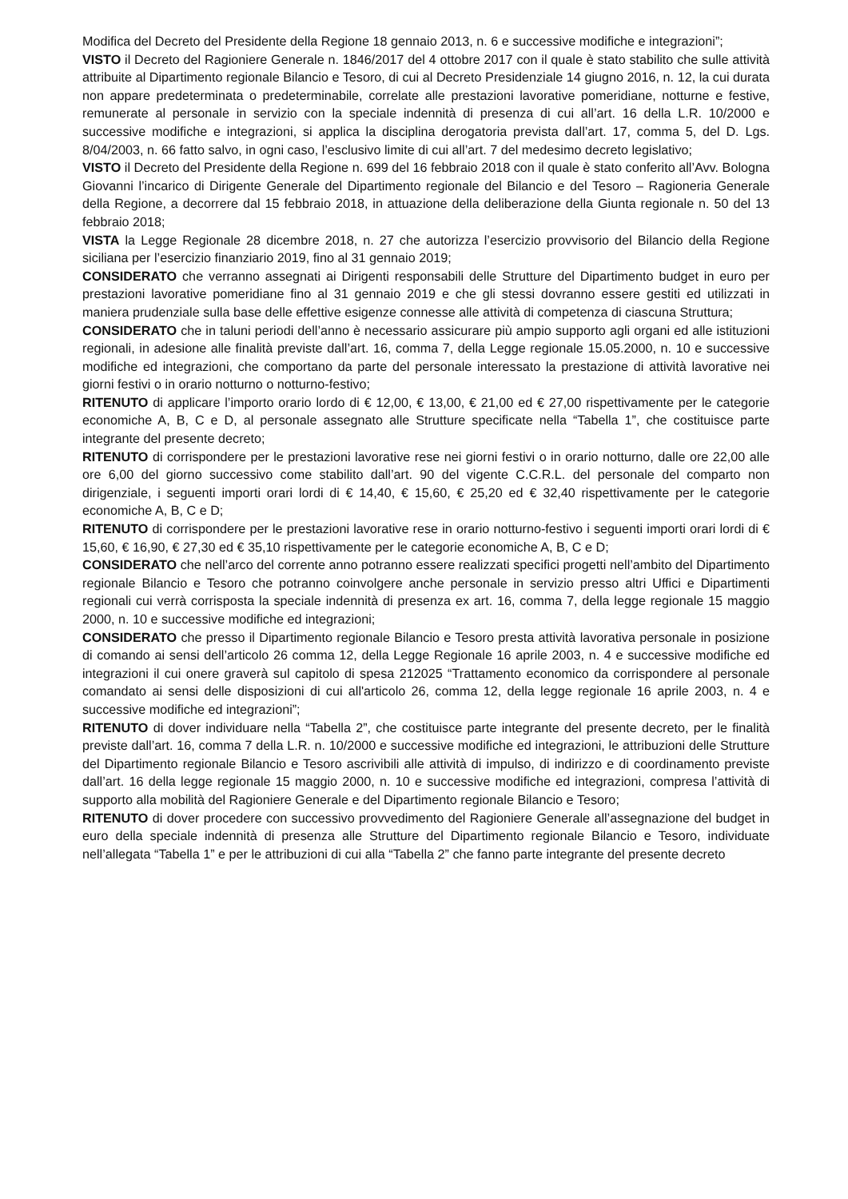Modifica del Decreto del Presidente della Regione 18 gennaio 2013, n. 6 e successive modifiche e integrazioni”;
VISTO il Decreto del Ragioniere Generale n. 1846/2017 del 4 ottobre 2017 con il quale è stato stabilito che sulle attività attribuite al Dipartimento regionale Bilancio e Tesoro, di cui al Decreto Presidenziale 14 giugno 2016, n. 12, la cui durata non appare predeterminata o predeterminabile, correlate alle prestazioni lavorative pomeridiane, notturne e festive, remunerate al personale in servizio con la speciale indennità di presenza di cui all’art. 16 della L.R. 10/2000 e successive modifiche e integrazioni, si applica la disciplina derogatoria prevista dall’art. 17, comma 5, del D. Lgs. 8/04/2003, n. 66 fatto salvo, in ogni caso, l’esclusivo limite di cui all’art. 7 del medesimo decreto legislativo;
VISTO il Decreto del Presidente della Regione n. 699 del 16 febbraio 2018 con il quale è stato conferito all’Avv. Bologna Giovanni l’incarico di Dirigente Generale del Dipartimento regionale del Bilancio e del Tesoro – Ragioneria Generale della Regione, a decorrere dal 15 febbraio 2018, in attuazione della deliberazione della Giunta regionale n. 50 del 13 febbraio 2018;
VISTA la Legge Regionale 28 dicembre 2018, n. 27 che autorizza l’esercizio provvisorio del Bilancio della Regione siciliana per l’esercizio finanziario 2019, fino al 31 gennaio 2019;
CONSIDERATO che verranno assegnati ai Dirigenti responsabili delle Strutture del Dipartimento budget in euro per prestazioni lavorative pomeridiane fino al 31 gennaio 2019 e che gli stessi dovranno essere gestiti ed utilizzati in maniera prudenziale sulla base delle effettive esigenze connesse alle attività di competenza di ciascuna Struttura;
CONSIDERATO che in taluni periodi dell’anno è necessario assicurare più ampio supporto agli organi ed alle istituzioni regionali, in adesione alle finalità previste dall’art. 16, comma 7, della Legge regionale 15.05.2000, n. 10 e successive modifiche ed integrazioni, che comportano da parte del personale interessato la prestazione di attività lavorative nei giorni festivi o in orario notturno o notturno-festivo;
RITENUTO di applicare l’importo orario lordo di € 12,00, € 13,00, € 21,00 ed € 27,00 rispettivamente per le categorie economiche A, B, C e D, al personale assegnato alle Strutture specificate nella “Tabella 1”, che costituisce parte integrante del presente decreto;
RITENUTO di corrispondere per le prestazioni lavorative rese nei giorni festivi o in orario notturno, dalle ore 22,00 alle ore 6,00 del giorno successivo come stabilito dall’art. 90 del vigente C.C.R.L. del personale del comparto non dirigenziale, i seguenti importi orari lordi di € 14,40, € 15,60, € 25,20 ed € 32,40 rispettivamente per le categorie economiche A, B, C e D;
RITENUTO di corrispondere per le prestazioni lavorative rese in orario notturno-festivo i seguenti importi orari lordi di € 15,60, € 16,90, € 27,30 ed € 35,10 rispettivamente per le categorie economiche A, B, C e D;
CONSIDERATO che nell’arco del corrente anno potranno essere realizzati specifici progetti nell’ambito del Dipartimento regionale Bilancio e Tesoro che potranno coinvolgere anche personale in servizio presso altri Uffici e Dipartimenti regionali cui verrà corrisposta la speciale indennità di presenza ex art. 16, comma 7, della legge regionale 15 maggio 2000, n. 10 e successive modifiche ed integrazioni;
CONSIDERATO che presso il Dipartimento regionale Bilancio e Tesoro presta attività lavorativa personale in posizione di comando ai sensi dell’articolo 26 comma 12, della Legge Regionale 16 aprile 2003, n. 4 e successive modifiche ed integrazioni il cui onere graverà sul capitolo di spesa 212025 “Trattamento economico da corrispondere al personale comandato ai sensi delle disposizioni di cui all'articolo 26, comma 12, della legge regionale 16 aprile 2003, n. 4 e successive modifiche ed integrazioni”;
RITENUTO di dover individuare nella “Tabella 2”, che costituisce parte integrante del presente decreto, per le finalità previste dall’art. 16, comma 7 della L.R. n. 10/2000 e successive modifiche ed integrazioni, le attribuzioni delle Strutture del Dipartimento regionale Bilancio e Tesoro ascrivibili alle attività di impulso, di indirizzo e di coordinamento previste dall’art. 16 della legge regionale 15 maggio 2000, n. 10 e successive modifiche ed integrazioni, compresa l’attività di supporto alla mobilità del Ragioniere Generale e del Dipartimento regionale Bilancio e Tesoro;
RITENUTO di dover procedere con successivo provvedimento del Ragioniere Generale all’assegnazione del budget in euro della speciale indennità di presenza alle Strutture del Dipartimento regionale Bilancio e Tesoro, individuate nell’allegata “Tabella 1” e per le attribuzioni di cui alla “Tabella 2” che fanno parte integrante del presente decreto